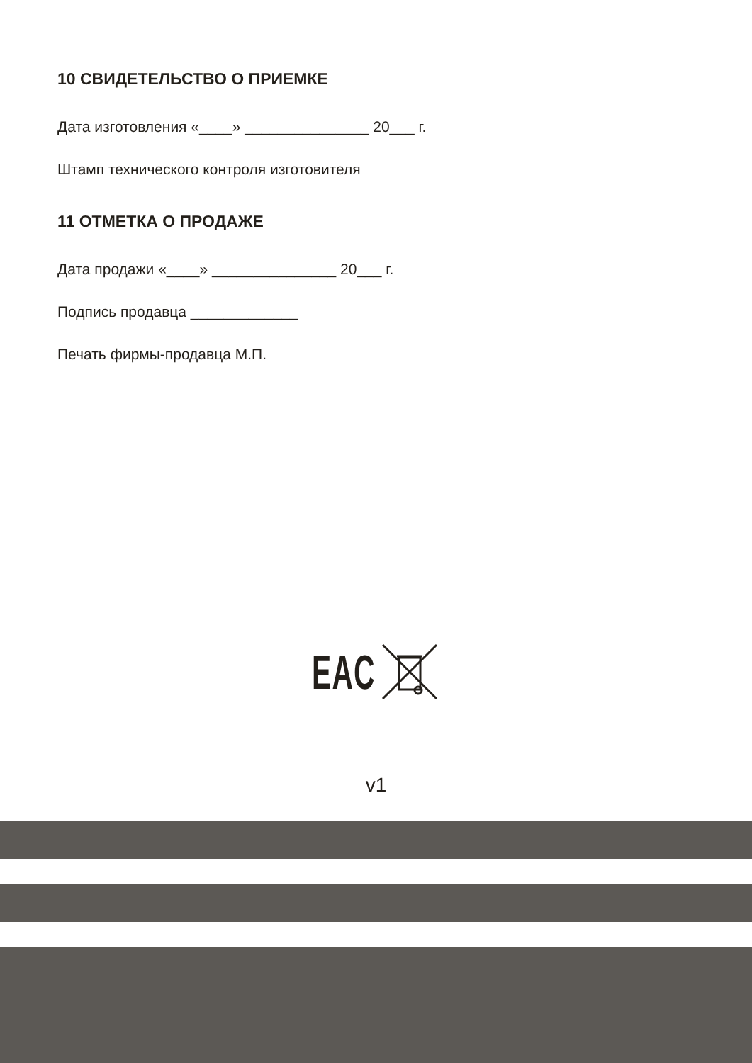10 СВИДЕТЕЛЬСТВО О ПРИЕМКЕ
Дата изготовления «____» _______________ 20___ г.
Штамп технического контроля изготовителя
11 ОТМЕТКА О ПРОДАЖЕ
Дата продажи «____» _______________ 20___ г.
Подпись продавца _____________
Печать фирмы-продавца М.П.
EAC
v1